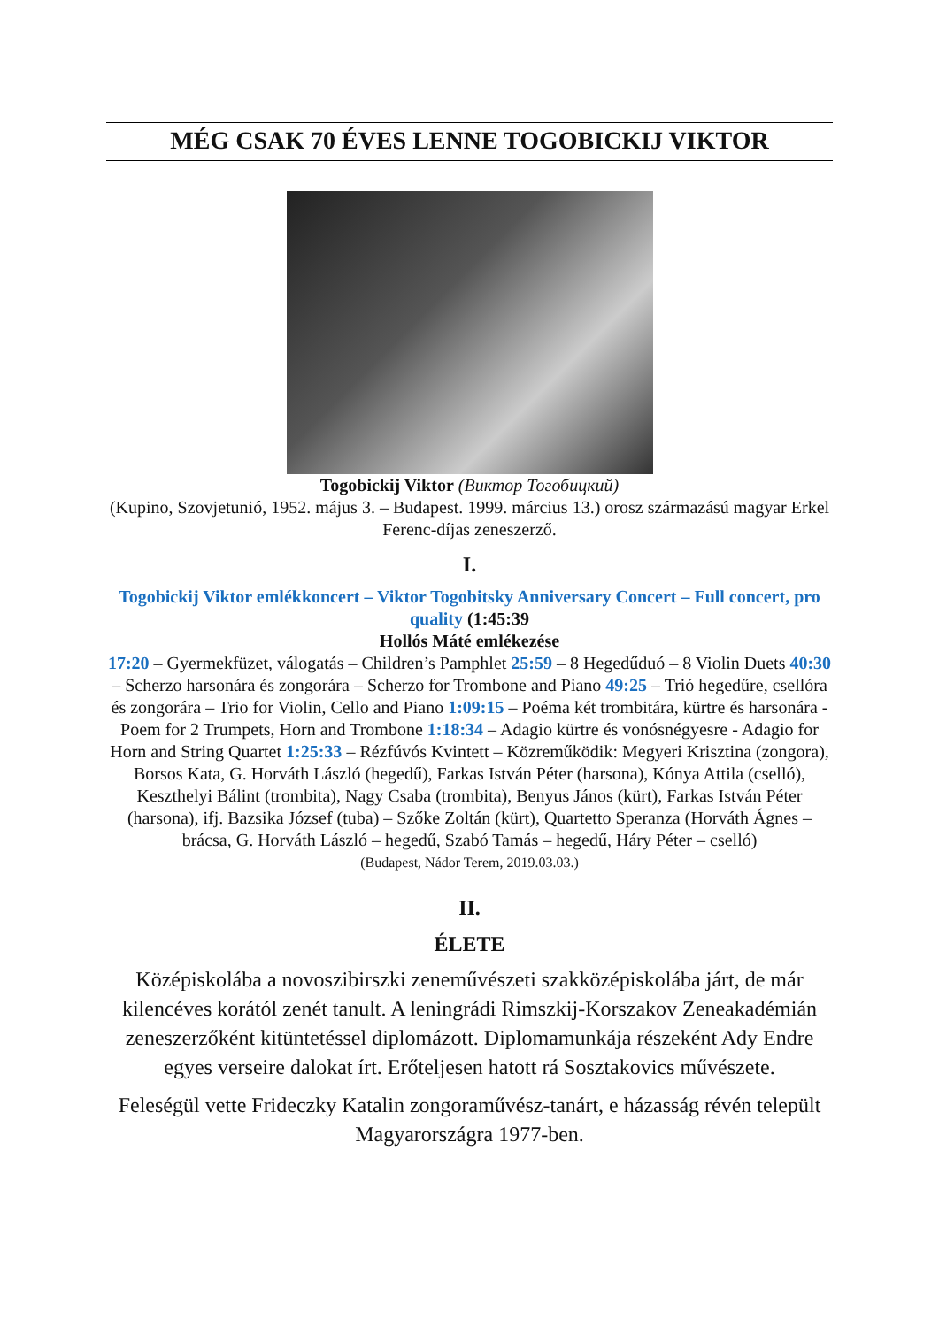MÉG CSAK 70 ÉVES LENNE TOGOBICKIJ VIKTOR
Togobickij Viktor (Виктор Тогобицкий)
(Kupino, Szovjetunió, 1952. május 3. – Budapest. 1999. március 13.) orosz származású magyar Erkel Ferenc-díjas zeneszerző.
I.
Togobickij Viktor emlékkoncert – Viktor Togobitsky Anniversary Concert – Full concert, pro quality (1:45:39
Hollós Máté emlékezése
17:20 – Gyermekfüzet, válogatás – Children’s Pamphlet 25:59 – 8 Hegedűduó – 8 Violin Duets 40:30 – Scherzo harsonára és zongorára – Scherzo for Trombone and Piano 49:25 – Trió hegedűre, csellóra és zongorára – Trio for Violin, Cello and Piano 1:09:15 – Poéma két trombitára, kürtre és harsonára - Poem for 2 Trumpets, Horn and Trombone 1:18:34 – Adagio kürtre és vonósnégyesre - Adagio for Horn and String Quartet 1:25:33 – Rézfúvós Kvintett – Közreműködik: Megyeri Krisztina (zongora), Borsos Kata, G. Horváth László (hegedű), Farkas István Péter (harsona), Kónya Attila (cselló), Keszthelyi Bálint (trombita), Nagy Csaba (trombita), Benyus János (kürt), Farkas István Péter (harsona), ifj. Bazsika József (tuba) – Szőke Zoltán (kürt), Quartetto Speranza (Horváth Ágnes – brácsa, G. Horváth László – hegedű, Szabó Tamás – hegedű, Háry Péter – cselló)
(Budapest, Nádor Terem, 2019.03.03.)
II.
ÉLETE
Középiskolába a novoszibirszki zeneművészeti szakközépiskolába járt, de már kilencéves korától zenét tanult. A leningrádi Rimszkij-Korszakov Zeneakadémián zeneszerzőként kitüntetéssel diplomázott. Diplomamunkája részeként Ady Endre egyes verseire dalokat írt. Erőteljesen hatott rá Sosztakovics művészete.
Feleségül vette Frideczky Katalin zongoraművész-tanárt, e házasság révén települt Magyarországra 1977-ben.